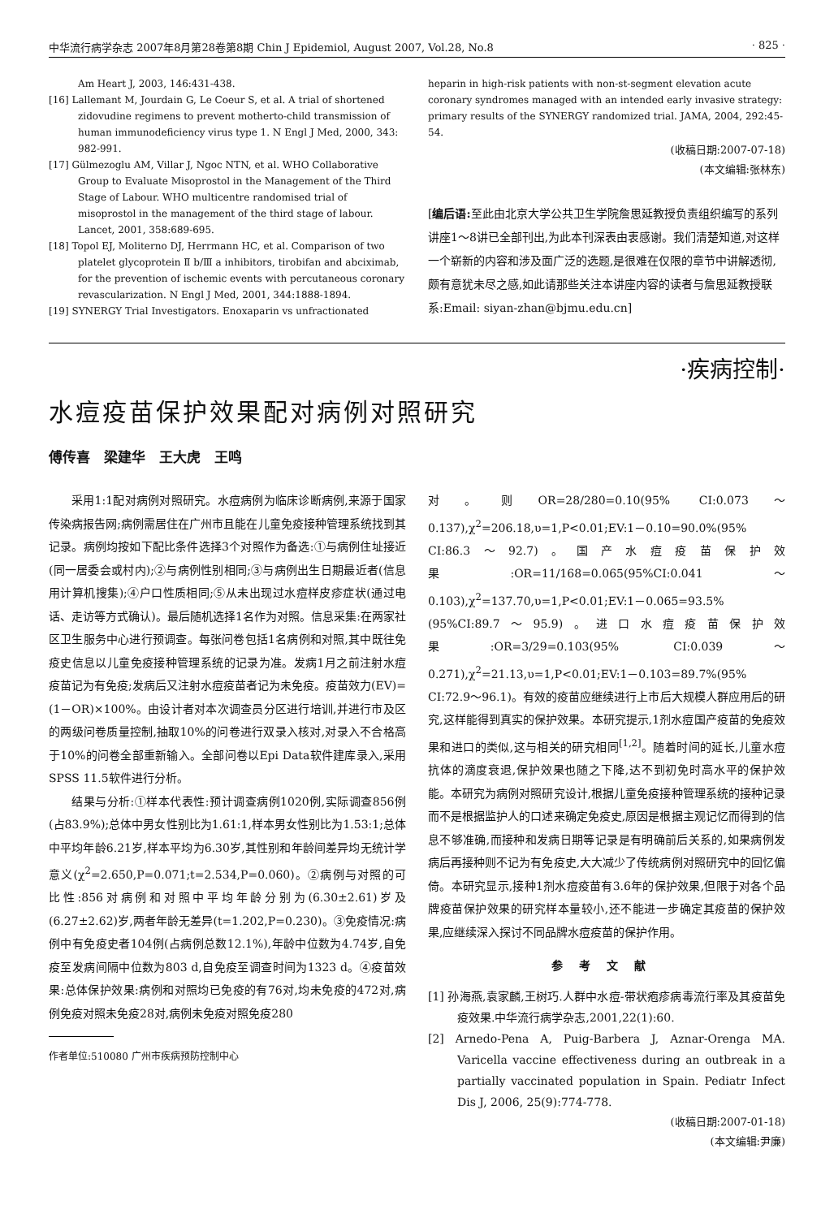中华流行病学杂志 2007年8月第28卷第8期 Chin J Epidemiol, August 2007, Vol.28, No.8 · 825 ·
Am Heart J, 2003, 146:431-438.
[16] Lallemant M, Jourdain G, Le Coeur S, et al. A trial of shortened zidovudine regimens to prevent motherto-child transmission of human immunodeficiency virus type 1. N Engl J Med, 2000, 343: 982-991.
[17] Gülmezoglu AM, Villar J, Ngoc NTN, et al. WHO Collaborative Group to Evaluate Misoprostol in the Management of the Third Stage of Labour. WHO multicentre randomised trial of misoprostol in the management of the third stage of labour. Lancet, 2001, 358:689-695.
[18] Topol EJ, Moliterno DJ, Herrmann HC, et al. Comparison of two platelet glycoprotein Ⅱ b/Ⅲ a inhibitors, tirobifan and abciximab, for the prevention of ischemic events with percutaneous coronary revascularization. N Engl J Med, 2001, 344:1888-1894.
[19] SYNERGY Trial Investigators. Enoxaparin vs unfractionated
heparin in high-risk patients with non-st-segment elevation acute coronary syndromes managed with an intended early invasive strategy: primary results of the SYNERGY randomized trial. JAMA, 2004, 292:45-54.
(收稿日期:2007-07-18)
(本文编辑:张林东)
[编后语: 至此由北京大学公共卫生学院詹思延教授负责组织编写的系列讲座1～8讲已全部刊出,为此本刊深表由衷感谢。我们清楚知道,对这样一个崭新的内容和涉及面广泛的选题,是很难在仅限的章节中讲解透彻,颇有意犹未尽之感,如此请那些关注本讲座内容的读者与詹思延教授联系:Email: siyan-zhan@bjmu.edu.cn]
·疾病控制·
水痘疫苗保护效果配对病例对照研究
傅传喜　梁建华　王大虎　王鸣
采用1:1配对病例对照研究。水痘病例为临床诊断病例,来源于国家传染病报告网;病例需居住在广州市且能在儿童免疫接种管理系统找到其记录。病例均按如下配比条件选择3个对照作为备选:①与病例住址接近(同一居委会或村内);②与病例性别相同;③与病例出生日期最近者(信息用计算机搜集);④户口性质相同;⑤从未出现过水痘样皮疹症状(通过电话、走访等方式确认)。最后随机选择1名作为对照。信息采集:在两家社区卫生服务中心进行预调查。每张问卷包括1名病例和对照,其中既往免疫史信息以儿童免疫接种管理系统的记录为准。发病1月之前注射水痘疫苗记为有免疫;发病后又注射水痘疫苗者记为未免疫。疫苗效力(EV)=(1－OR)×100%。由设计者对本次调查员分区进行培训,并进行市及区的两级问卷质量控制,抽取10%的问卷进行双录入核对,对录入不合格高于10%的问卷全部重新输入。全部问卷以Epi Data软件建库录入,采用SPSS 11.5软件进行分析。
结果与分析:①样本代表性:预计调查病例1020例,实际调查856例(占83.9%);总体中男女性别比为1.61:1,样本男女性别比为1.53:1;总体中平均年龄6.21岁,样本平均为6.30岁,其性别和年龄间差异均无统计学意义(χ<sup>2</sup>=2.650,P=0.071;t=2.534,P=0.060)。②病例与对照的可比性:856对病例和对照中平均年龄分别为(6.30±2.61)岁及(6.27±2.62)岁,两者年龄无差异(t=1.202,P=0.230)。③免疫情况:病例中有免疫史者104例(占病例总数12.1%),年龄中位数为4.74岁,自免疫至发病间隔中位数为803 d,自免疫至调查时间为1323 d。④疫苗效果:总体保护效果:病例和对照均已免疫的有76对,均未免疫的472对,病例免疫对照未免疫28对,病例未免疫对照免疫280
作者单位:510080 广州市疾病预防控制中心
对。则OR=28/280=0.10(95% CI:0.073～0.137),χ<sup>2</sup>=206.18,υ=1,P<0.01;EV:1－0.10=90.0%(95% CI:86.3～92.7)。国产水痘疫苗保护效果:OR=11/168=0.065(95%CI:0.041～0.103),χ<sup>2</sup>=137.70,υ=1,P<0.01;EV:1－0.065=93.5%(95%CI:89.7～95.9)。进口水痘疫苗保护效果:OR=3/29=0.103(95% CI:0.039～0.271),χ<sup>2</sup>=21.13,υ=1,P<0.01;EV:1－0.103=89.7%(95% CI:72.9～96.1)。有效的疫苗应继续进行上市后大规模人群应用后的研究,这样能得到真实的保护效果。本研究提示,1剂水痘国产疫苗的免疫效果和进口的类似,这与相关的研究相同<sup>[1,2]</sup>。随着时间的延长,儿童水痘抗体的滴度衰退,保护效果也随之下降,达不到初免时高水平的保护效能。本研究为病例对照研究设计,根据儿童免疫接种管理系统的接种记录而不是根据监护人的口述来确定免疫史,原因是根据主观记忆而得到的信息不够准确,而接种和发病日期等记录是有明确前后关系的,如果病例发病后再接种则不记为有免疫史,大大减少了传统病例对照研究中的回忆偏倚。本研究显示,接种1剂水痘疫苗有3.6年的保护效果,但限于对各个品牌疫苗保护效果的研究样本量较小,还不能进一步确定其疫苗的保护效果,应继续深入探讨不同品牌水痘疫苗的保护作用。
参考文献
[1] 孙海燕,袁家麟,王树巧.人群中水痘-带状疱疹病毒流行率及其疫苗免疫效果.中华流行病学杂志,2001,22(1):60.
[2] Arnedo-Pena A, Puig-Barbera J, Aznar-Orenga MA. Varicella vaccine effectiveness during an outbreak in a partially vaccinated population in Spain. Pediatr Infect Dis J, 2006, 25(9):774-778.
(收稿日期:2007-01-18)
(本文编辑:尹廉)